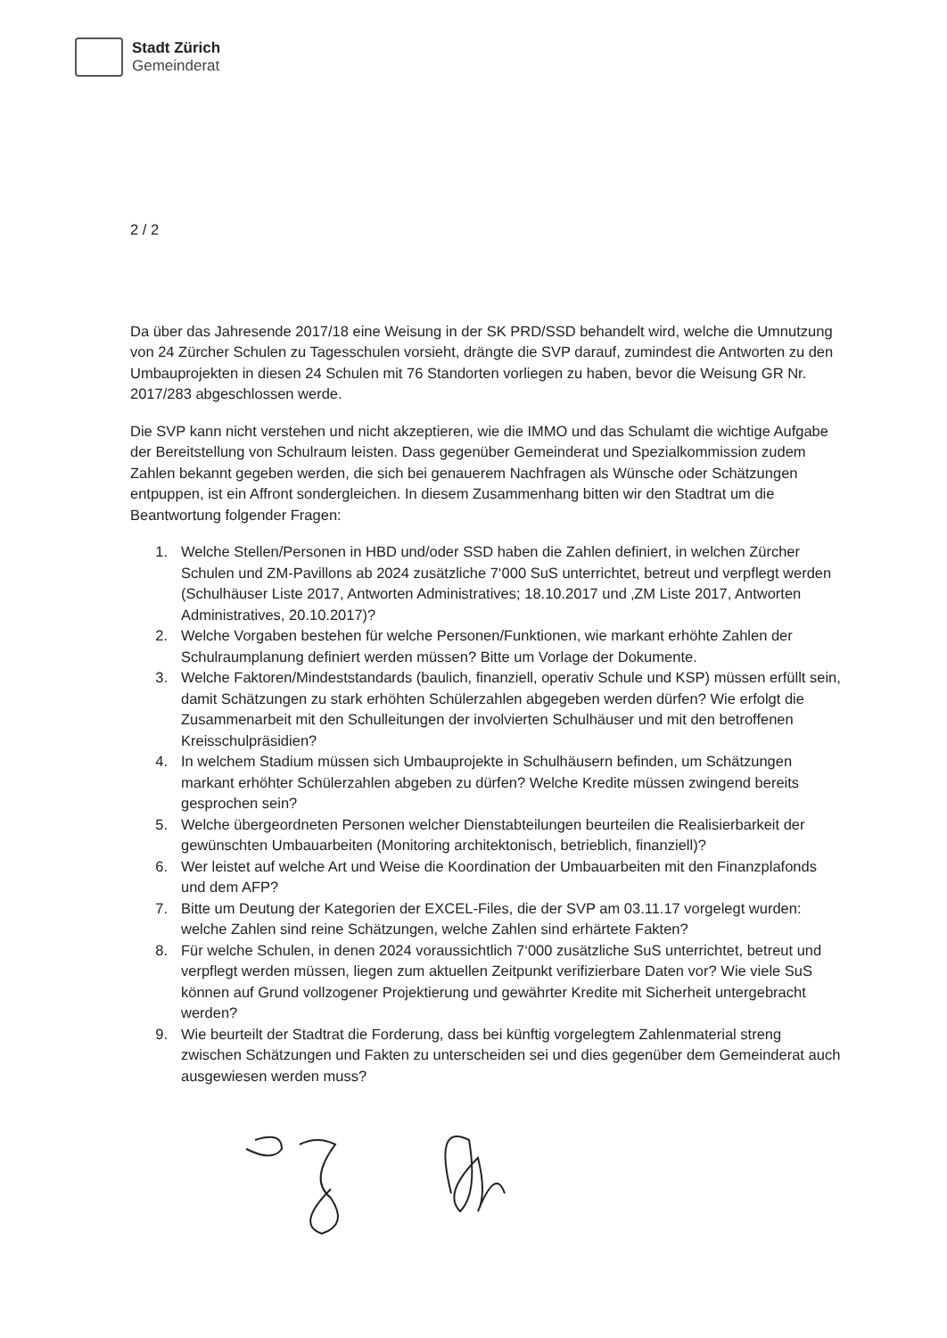Stadt Zürich
Gemeinderat
2 / 2
Da über das Jahresende 2017/18 eine Weisung in der SK PRD/SSD behandelt wird, welche die Umnutzung von 24 Zürcher Schulen zu Tagesschulen vorsieht, drängte die SVP darauf, zumindest die Antworten zu den Umbauprojekten in diesen 24 Schulen mit 76 Standorten vorliegen zu haben, bevor die Weisung GR Nr. 2017/283 abgeschlossen werde.
Die SVP kann nicht verstehen und nicht akzeptieren, wie die IMMO und das Schulamt die wichtige Aufgabe der Bereitstellung von Schulraum leisten. Dass gegenüber Gemeinderat und Spezialkommission zudem Zahlen bekannt gegeben werden, die sich bei genauerem Nachfragen als Wünsche oder Schätzungen entpuppen, ist ein Affront sondergleichen. In diesem Zusammenhang bitten wir den Stadtrat um die Beantwortung folgender Fragen:
1. Welche Stellen/Personen in HBD und/oder SSD haben die Zahlen definiert, in welchen Zürcher Schulen und ZM-Pavillons ab 2024 zusätzliche 7‘000 SuS unterrichtet, betreut und verpflegt werden (Schulhäuser Liste 2017, Antworten Administratives; 18.10.2017 und ‚ZM Liste 2017, Antworten Administratives, 20.10.2017)?
2. Welche Vorgaben bestehen für welche Personen/Funktionen, wie markant erhöhte Zahlen der Schulraumplanung definiert werden müssen? Bitte um Vorlage der Dokumente.
3. Welche Faktoren/Mindeststandards (baulich, finanziell, operativ Schule und KSP) müssen erfüllt sein, damit Schätzungen zu stark erhöhten Schülerzahlen abgegeben werden dürfen? Wie erfolgt die Zusammenarbeit mit den Schulleitungen der involvierten Schulhäuser und mit den betroffenen Kreisschulpräsidien?
4. In welchem Stadium müssen sich Umbauprojekte in Schulhäusern befinden, um Schätzungen markant erhöhter Schülerzahlen abgeben zu dürfen? Welche Kredite müssen zwingend bereits gesprochen sein?
5. Welche übergeordneten Personen welcher Dienstabteilungen beurteilen die Realisierbarkeit der gewünschten Umbauarbeiten (Monitoring architektonisch, betrieblich, finanziell)?
6. Wer leistet auf welche Art und Weise die Koordination der Umbauarbeiten mit den Finanzplafonds und dem AFP?
7. Bitte um Deutung der Kategorien der EXCEL-Files, die der SVP am 03.11.17 vorgelegt wurden: welche Zahlen sind reine Schätzungen, welche Zahlen sind erhärtete Fakten?
8. Für welche Schulen, in denen 2024 voraussichtlich 7‘000 zusätzliche SuS unterrichtet, betreut und verpflegt werden müssen, liegen zum aktuellen Zeitpunkt verifizierbare Daten vor? Wie viele SuS können auf Grund vollzogener Projektierung und gewährter Kredite mit Sicherheit untergebracht werden?
9. Wie beurteilt der Stadtrat die Forderung, dass bei künftig vorgelegtem Zahlenmaterial streng zwischen Schätzungen und Fakten zu unterscheiden sei und dies gegenüber dem Gemeinderat auch ausgewiesen werden muss?